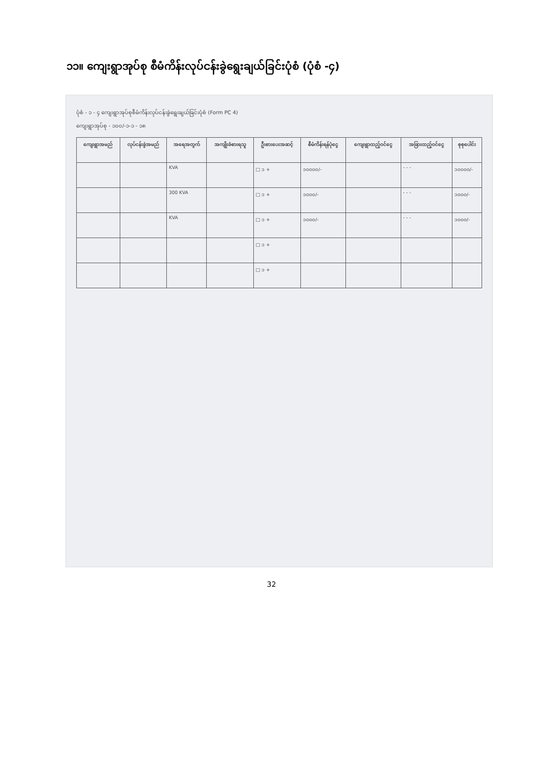၁၁။ ကျေးရွာအုပ်စု စီမံကိန်းလုပ်ငန်းခွဲရွေးချယ်ခြင်းပုံစံ (ပုံစံ -၄)
ပုံစံ - ၁ - ၄ ကျေးရွာအုပ်စုစီမံကိန်းလုပ်ငန်းခွဲရွေးချယ်ခြင်းပုံစံ (Form PC 4)
ကျေးရွာအုပ်စု - ၁၀၀/-၁-၁ - ၁၈
| ကျေးရွာအမည် | လုပ်ငန်းခွဲအမည် | အရေအတွက် | အကျိုးခံစားရသူ | ဦးစားပေးအဆင့် | စီမံကိန်းရန်ပုံငွေ | ကျေးရွာထည့်ဝင်ငွေ | အခြားထည့်ဝင်ငွေ | စုစုပေါင်း |
| --- | --- | --- | --- | --- | --- | --- | --- | --- |
| | | KVA | | □ ၁ + | ၁၀၀၀၀/- | | - - - | ၁၀၀၀၀/- |
| | | 300 KVA | | □ ၁ + | ၁၀၀၀/- | | - - - | ၁၀၀၀/- |
| | | KVA | | □ ၁ + | ၁၀၀၀/- | | - - - | ၁၀၀၀/- |
| | | | | □ ၁ + | | | | |
| | | | | □ ၁ + | | | | |
32